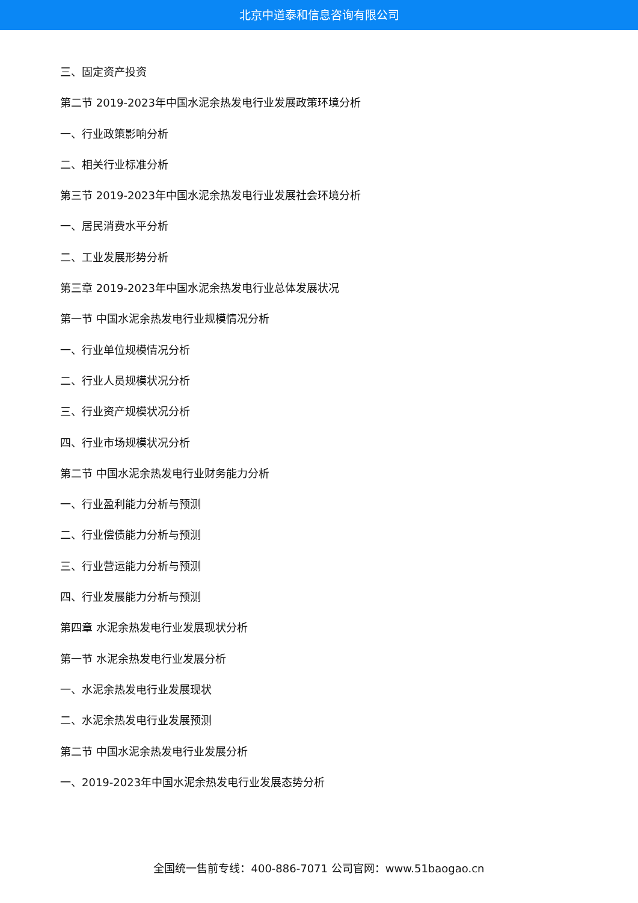北京中道泰和信息咨询有限公司
三、固定资产投资
第二节 2019-2023年中国水泥余热发电行业发展政策环境分析
一、行业政策影响分析
二、相关行业标准分析
第三节 2019-2023年中国水泥余热发电行业发展社会环境分析
一、居民消费水平分析
二、工业发展形势分析
第三章 2019-2023年中国水泥余热发电行业总体发展状况
第一节 中国水泥余热发电行业规模情况分析
一、行业单位规模情况分析
二、行业人员规模状况分析
三、行业资产规模状况分析
四、行业市场规模状况分析
第二节 中国水泥余热发电行业财务能力分析
一、行业盈利能力分析与预测
二、行业偿债能力分析与预测
三、行业营运能力分析与预测
四、行业发展能力分析与预测
第四章 水泥余热发电行业发展现状分析
第一节 水泥余热发电行业发展分析
一、水泥余热发电行业发展现状
二、水泥余热发电行业发展预测
第二节 中国水泥余热发电行业发展分析
一、2019-2023年中国水泥余热发电行业发展态势分析
全国统一售前专线：400-886-7071 公司官网：www.51baogao.cn